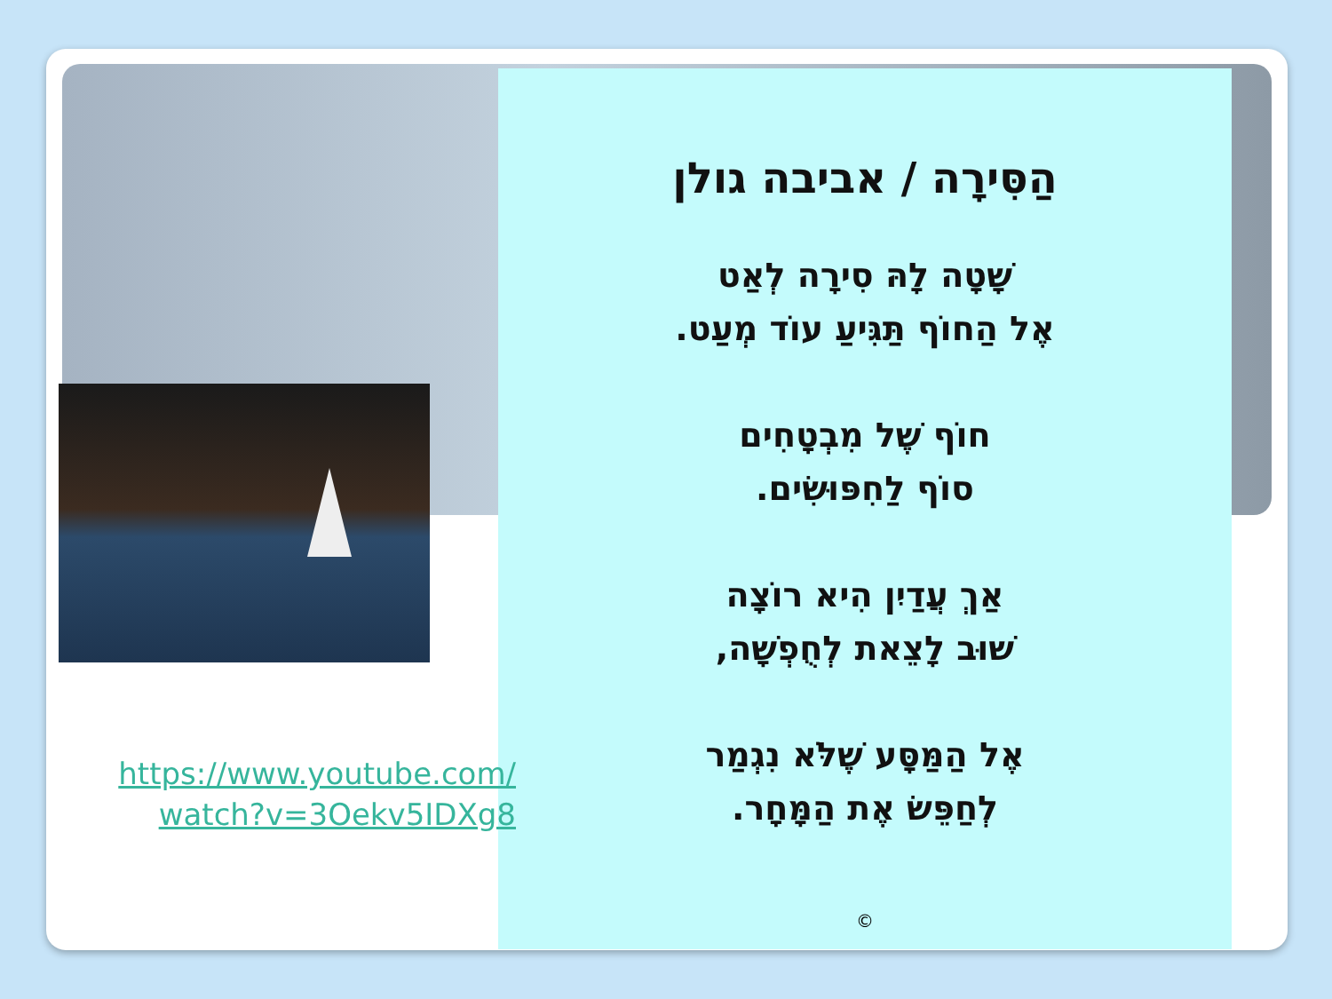https://www.youtube.com/
watch?v=3Oekv5IDXg8
הַסִּירָה / אביבה גולן
שָׁטָה לָהּ סִירָה לְאַט
אֶל הַחוֹף תַּגִּיעַ עוֹד מְעַט.
חוֹף שֶׁל מִבְטָחִים
סוֹף לַחִפּוּשִׂים.
אַךְ עֲדַיִן הִיא רוֹצָה
שׁוּב לָצֵאת לְחֻפְשָׁה,
אֶל הַמַּסָּע שֶׁלֹּא נִגְמַר
לְחַפֵּשׂ אֶת הַמָּחָר.
©